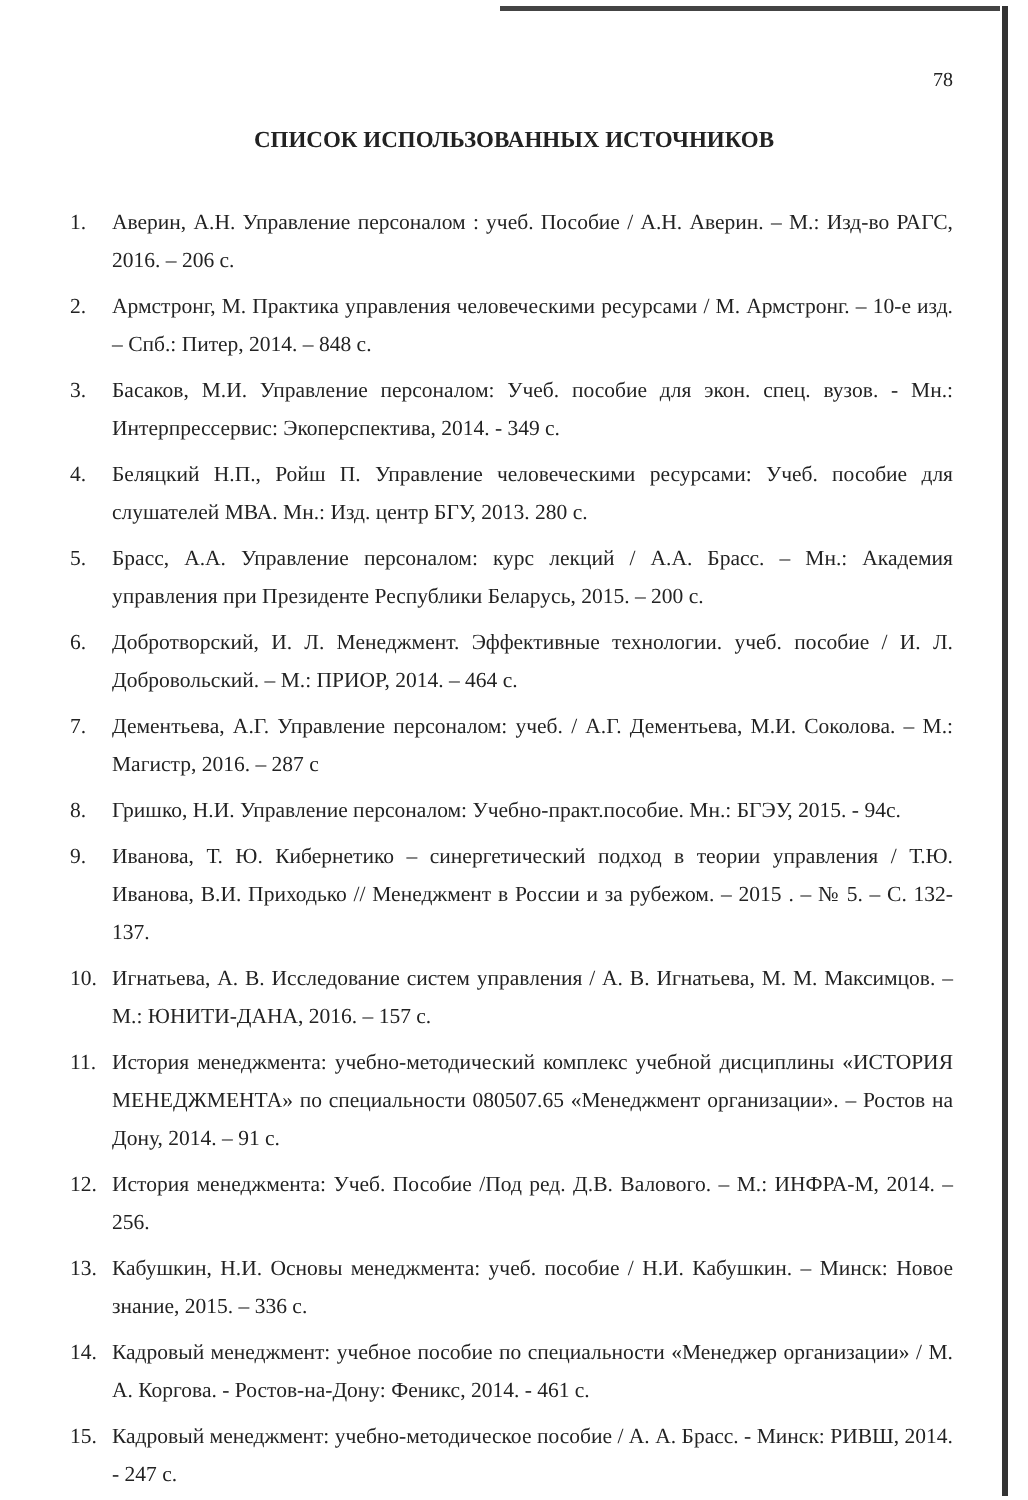78
СПИСОК ИСПОЛЬЗОВАННЫХ ИСТОЧНИКОВ
1. Аверин, А.Н. Управление персоналом : учеб. Пособие / А.Н. Аверин. – М.: Изд-во РАГС, 2016. – 206 с.
2. Армстронг, М. Практика управления человеческими ресурсами / М. Армстронг. – 10-е изд. – Спб.: Питер, 2014. – 848 с.
3. Басаков, М.И. Управление персоналом: Учеб. пособие для экон. спец. вузов. - Мн.: Интерпрессервис: Экоперспектива, 2014. - 349 с.
4. Беляцкий Н.П., Ройш П. Управление человеческими ресурсами: Учеб. пособие для слушателей МВА. Мн.: Изд. центр БГУ, 2013. 280 с.
5. Брасс, А.А. Управление персоналом: курс лекций / А.А. Брасс. – Мн.: Академия управления при Президенте Республики Беларусь, 2015. – 200 с.
6. Добротворский, И. Л. Менеджмент. Эффективные технологии. учеб. пособие / И. Л. Добровольский. – М.: ПРИОР, 2014. – 464 с.
7. Дементьева, А.Г. Управление персоналом: учеб. / А.Г. Дементьева, М.И. Соколова. – М.: Магистр, 2016. – 287 с
8. Гришко, Н.И. Управление персоналом: Учебно-практ.пособие. Мн.: БГЭУ, 2015. - 94с.
9. Иванова, Т. Ю. Кибернетико – синергетический подход в теории управления / Т.Ю. Иванова, В.И. Приходько // Менеджмент в России и за рубежом. – 2015 . – № 5. – С. 132-137.
10. Игнатьева, А. В. Исследование систем управления / А. В. Игнатьева, М. М. Максимцов. – М.: ЮНИТИ-ДАНА, 2016. – 157 с.
11. История менеджмента: учебно-методический комплекс учебной дисциплины «ИСТОРИЯ МЕНЕДЖМЕНТА» по специальности 080507.65 «Менеджмент организации». – Ростов на Дону, 2014. – 91 с.
12. История менеджмента: Учеб. Пособие /Под ред. Д.В. Валового. – М.: ИНФРА-М, 2014. – 256.
13. Кабушкин, Н.И. Основы менеджмента: учеб. пособие / Н.И. Кабушкин. – Минск: Новое знание, 2015. – 336 с.
14. Кадровый менеджмент: учебное пособие по специальности «Менеджер организации» / М. А. Коргова. - Ростов-на-Дону: Феникс, 2014. - 461 с.
15. Кадровый менеджмент: учебно-методическое пособие / А. А. Брасс. - Минск: РИВШ, 2014. - 247 с.